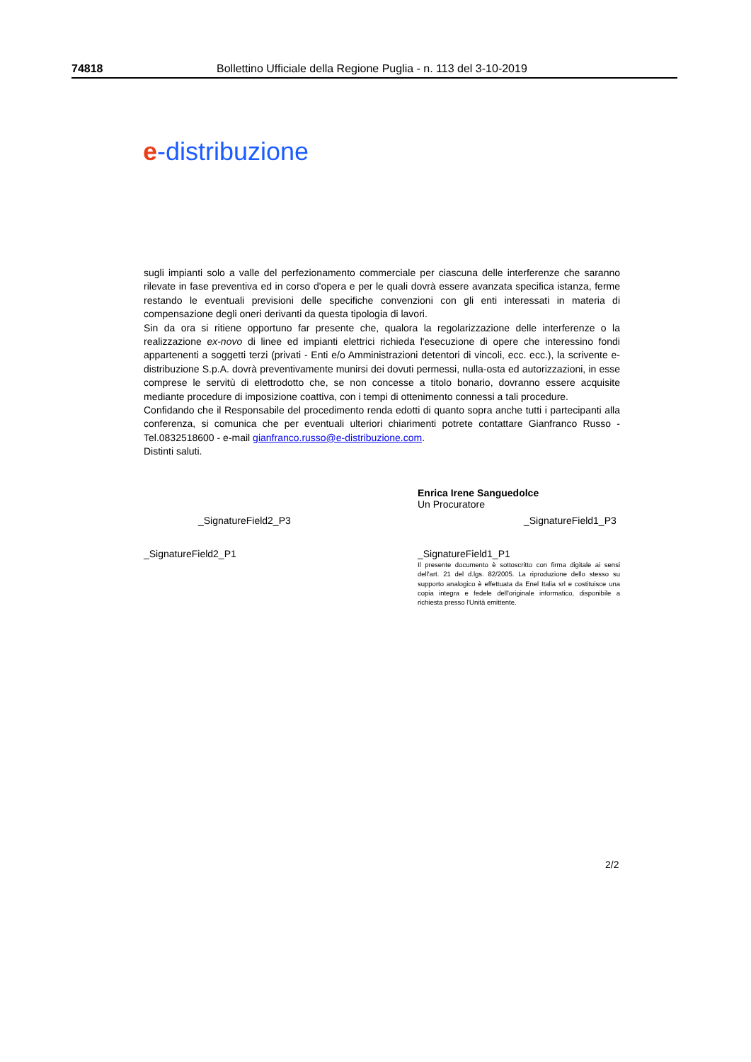74818 Bollettino Ufficiale della Regione Puglia - n. 113 del 3-10-2019
e-distribuzione
sugli impianti solo a valle del perfezionamento commerciale per ciascuna delle interferenze che saranno rilevate in fase preventiva ed in corso d'opera e per le quali dovrà essere avanzata specifica istanza, ferme restando le eventuali previsioni delle specifiche convenzioni con gli enti interessati in materia di compensazione degli oneri derivanti da questa tipologia di lavori.
Sin da ora si ritiene opportuno far presente che, qualora la regolarizzazione delle interferenze o la realizzazione ex-novo di linee ed impianti elettrici richieda l'esecuzione di opere che interessino fondi appartenenti a soggetti terzi (privati - Enti e/o Amministrazioni detentori di vincoli, ecc. ecc.), la scrivente e-distribuzione S.p.A. dovrà preventivamente munirsi dei dovuti permessi, nulla-osta ed autorizzazioni, in esse comprese le servitù di elettrodotto che, se non concesse a titolo bonario, dovranno essere acquisite mediante procedure di imposizione coattiva, con i tempi di ottenimento connessi a tali procedure.
Confidando che il Responsabile del procedimento renda edotti di quanto sopra anche tutti i partecipanti alla conferenza, si comunica che per eventuali ulteriori chiarimenti potrete contattare Gianfranco Russo - Tel.0832518600 - e-mail gianfranco.russo@e-distribuzione.com.
Distinti saluti.
Enrica Irene Sanguedolce
Un Procuratore
_SignatureField2_P3 _SignatureField1_P3
_SignatureField2_P1 _SignatureField1_P1
Il presente documento è sottoscritto con firma digitale ai sensi dell'art. 21 del d.lgs. 82/2005. La riproduzione dello stesso su supporto analogico è effettuata da Enel Italia srl e costituisce una copia integra e fedele dell'originale informatico, disponibile a richiesta presso l'Unità emittente.
2/2